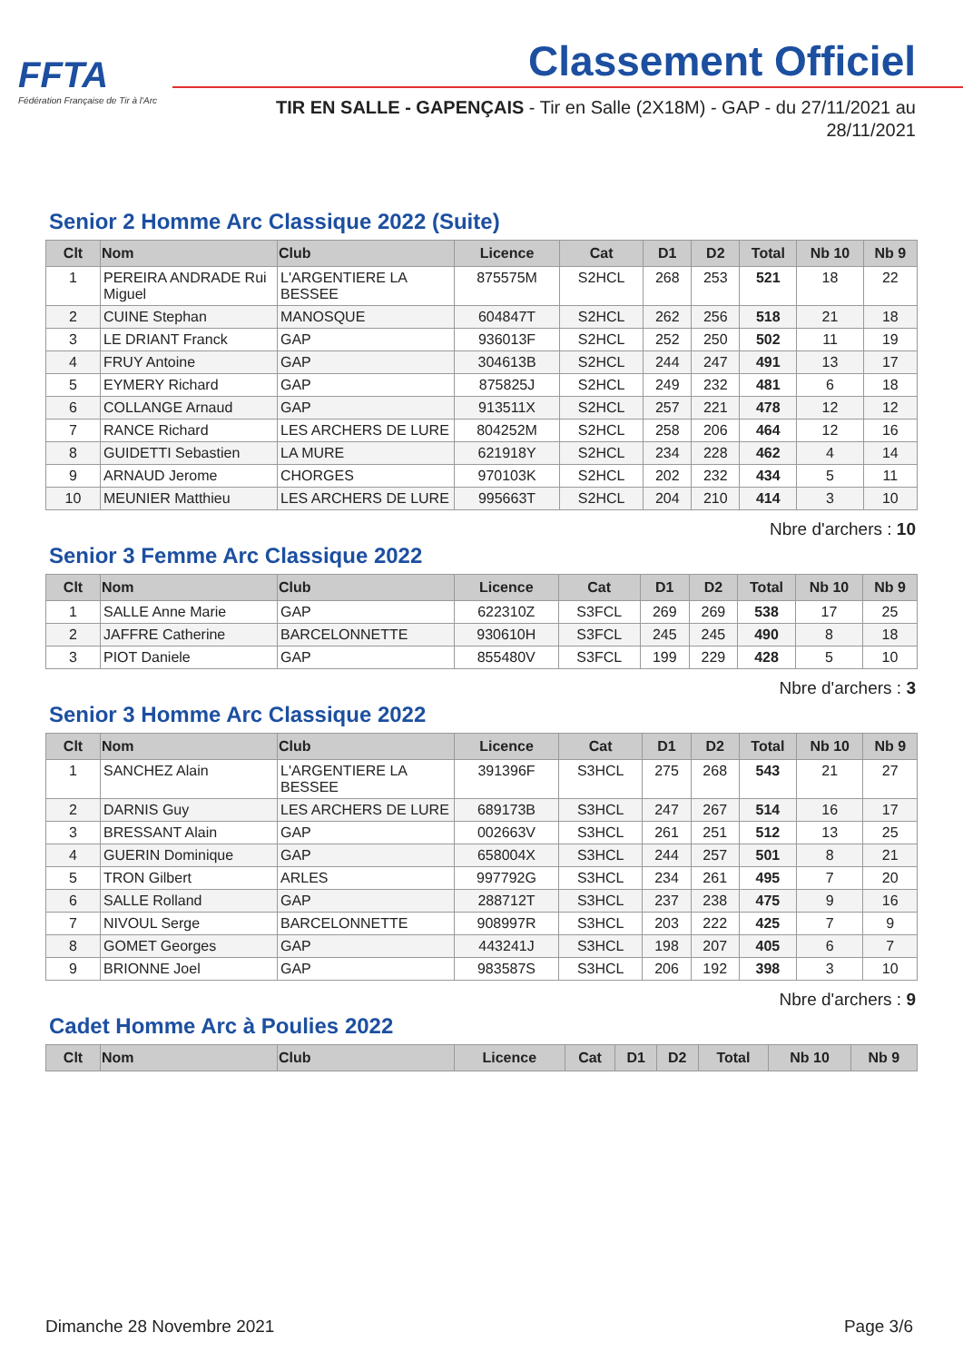FFTA
Fédération Française de Tir à l'Arc
Classement Officiel
TIR EN SALLE - GAPENÇAIS - Tir en Salle (2X18M) - GAP - du 27/11/2021 au 28/11/2021
Senior 2 Homme Arc Classique 2022 (Suite)
| Clt | Nom | Club | Licence | Cat | D1 | D2 | Total | Nb 10 | Nb 9 |
| --- | --- | --- | --- | --- | --- | --- | --- | --- | --- |
| 1 | PEREIRA ANDRADE Rui Miguel | L'ARGENTIERE LA BESSEE | 875575M | S2HCL | 268 | 253 | 521 | 18 | 22 |
| 2 | CUINE Stephan | MANOSQUE | 604847T | S2HCL | 262 | 256 | 518 | 21 | 18 |
| 3 | LE DRIANT Franck | GAP | 936013F | S2HCL | 252 | 250 | 502 | 11 | 19 |
| 4 | FRUY Antoine | GAP | 304613B | S2HCL | 244 | 247 | 491 | 13 | 17 |
| 5 | EYMERY Richard | GAP | 875825J | S2HCL | 249 | 232 | 481 | 6 | 18 |
| 6 | COLLANGE Arnaud | GAP | 913511X | S2HCL | 257 | 221 | 478 | 12 | 12 |
| 7 | RANCE Richard | LES ARCHERS DE LURE | 804252M | S2HCL | 258 | 206 | 464 | 12 | 16 |
| 8 | GUIDETTI Sebastien | LA MURE | 621918Y | S2HCL | 234 | 228 | 462 | 4 | 14 |
| 9 | ARNAUD Jerome | CHORGES | 970103K | S2HCL | 202 | 232 | 434 | 5 | 11 |
| 10 | MEUNIER Matthieu | LES ARCHERS DE LURE | 995663T | S2HCL | 204 | 210 | 414 | 3 | 10 |
Nbre d'archers : 10
Senior 3 Femme Arc Classique 2022
| Clt | Nom | Club | Licence | Cat | D1 | D2 | Total | Nb 10 | Nb 9 |
| --- | --- | --- | --- | --- | --- | --- | --- | --- | --- |
| 1 | SALLE Anne Marie | GAP | 622310Z | S3FCL | 269 | 269 | 538 | 17 | 25 |
| 2 | JAFFRE Catherine | BARCELONNETTE | 930610H | S3FCL | 245 | 245 | 490 | 8 | 18 |
| 3 | PIOT Daniele | GAP | 855480V | S3FCL | 199 | 229 | 428 | 5 | 10 |
Nbre d'archers : 3
Senior 3 Homme Arc Classique 2022
| Clt | Nom | Club | Licence | Cat | D1 | D2 | Total | Nb 10 | Nb 9 |
| --- | --- | --- | --- | --- | --- | --- | --- | --- | --- |
| 1 | SANCHEZ Alain | L'ARGENTIERE LA BESSEE | 391396F | S3HCL | 275 | 268 | 543 | 21 | 27 |
| 2 | DARNIS Guy | LES ARCHERS DE LURE | 689173B | S3HCL | 247 | 267 | 514 | 16 | 17 |
| 3 | BRESSANT Alain | GAP | 002663V | S3HCL | 261 | 251 | 512 | 13 | 25 |
| 4 | GUERIN Dominique | GAP | 658004X | S3HCL | 244 | 257 | 501 | 8 | 21 |
| 5 | TRON Gilbert | ARLES | 997792G | S3HCL | 234 | 261 | 495 | 7 | 20 |
| 6 | SALLE Rolland | GAP | 288712T | S3HCL | 237 | 238 | 475 | 9 | 16 |
| 7 | NIVOUL Serge | BARCELONNETTE | 908997R | S3HCL | 203 | 222 | 425 | 7 | 9 |
| 8 | GOMET Georges | GAP | 443241J | S3HCL | 198 | 207 | 405 | 6 | 7 |
| 9 | BRIONNE Joel | GAP | 983587S | S3HCL | 206 | 192 | 398 | 3 | 10 |
Nbre d'archers : 9
Cadet Homme Arc à Poulies 2022
| Clt | Nom | Club | Licence | Cat | D1 | D2 | Total | Nb 10 | Nb 9 |
| --- | --- | --- | --- | --- | --- | --- | --- | --- | --- |
Dimanche 28 Novembre 2021 Page 3/6